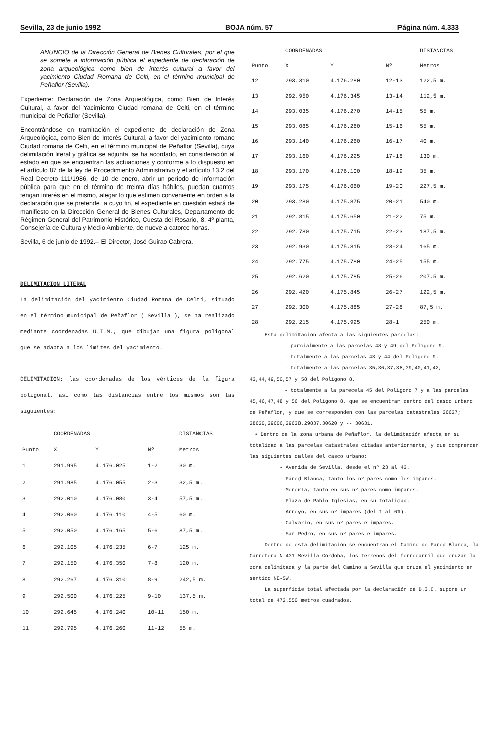Sevilla, 23 de junio 1992 BOJA núm. 57 Página núm. 4.333
ANUNCIO de la Dirección General de Bienes Culturales, por el que se somete a información pública el expediente de declaración de zona arqueológica como bien de interés cultural a favor del yacimiento Ciudad Romana de Celti, en el término municipal de Peñaflor (Sevilla).
Expediente: Declaración de Zona Arqueológica, como Bien de Interés Cultural, a favor del Yacimiento Ciudad romana de Celti, en el término municipal de Peñaflor (Sevilla).
Encontrándose en tramitación el expediente de declaración de Zona Arqueológica, como Bien de Interés Cultural, a favor del yacimiento romano Ciudad romana de Celti, en el término municipal de Peñaflor (Sevilla), cuya delimitación literal y gráfica se adjunta, se ha acordado, en consideración al estado en que se encuentran las actuaciones y conforme a lo dispuesto en el artículo 87 de la ley de Procedimiento Administrativo y el artículo 13.2 del Real Decreto 111/1986, de 10 de enero, abrir un período de información pública para que en el término de treinta días hábiles, puedan cuantos tengan interés en el mismo, alegar lo que estimen conveniente en orden a la declaración que se pretende, a cuyo fin, el expediente en cuestión estará de manifiesto en la Dirección General de Bienes Culturales, Departamento de Régimen General del Patrimonio Histórico, Cuesta del Rosario, 8, 4º planta, Consejería de Cultura y Medio Ambiente, de nueve a catorce horas.
Sevilla, 6 de junio de 1992.– El Director, José Guirao Cabrera.
DELIMITACION LITERAL
La delimitación del yacimiento Ciudad Romana de Celti, situado en el término municipal de Peñaflor ( Sevilla ), se ha realizado mediante coordenadas U.T.M., que dibujan una figura poligonal que se adapta a los límites del yacimiento.
DELIMITACION: las coordenadas de los vértices de la figura poligonal, así como las distancias entre los mismos son las siguientes:
| | COORDENADAS | | | DISTANCIAS |
| --- | --- | --- | --- | --- |
| Punto | X | Y | Nº | Metros |
| 1 | 291.995 | 4.176.025 | 1-2 | 30 m. |
| 2 | 291.985 | 4.176.055 | 2-3 | 32,5 m. |
| 3 | 292.010 | 4.176.080 | 3-4 | 57,5 m. |
| 4 | 292.060 | 4.176.110 | 4-5 | 60 m. |
| 5 | 292.050 | 4.176.165 | 5-6 | 87,5 m. |
| 6 | 292.105 | 4.176.235 | 6-7 | 125 m. |
| 7 | 292.150 | 4.176.350 | 7-8 | 120 m. |
| 8 | 292.267 | 4.176.310 | 8-9 | 242,5 m. |
| 9 | 292.500 | 4.176.225 | 9-10 | 137,5 m. |
| 10 | 292.645 | 4.176.240 | 10-11 | 150 m. |
| 11 | 292.795 | 4.176.260 | 11-12 | 55 m. |
| | COORDENADAS | | | DISTANCIAS |
| --- | --- | --- | --- | --- |
| Punto | X | Y | Nº | Metros |
| 12 | 293.310 | 4.176.280 | 12-13 | 122,5 m. |
| 13 | 292.950 | 4.176.345 | 13-14 | 112,5 m. |
| 14 | 293.035 | 4.176.270 | 14-15 | 55 m. |
| 15 | 293.085 | 4.176.280 | 15-16 | 55 m. |
| 16 | 293.140 | 4.176.260 | 16-17 | 40 m. |
| 17 | 293.160 | 4.176.225 | 17-18 | 130 m. |
| 18 | 293.170 | 4.176.100 | 18-19 | 35 m. |
| 19 | 293.175 | 4.176.060 | 19-20 | 227,5 m. |
| 20 | 293.280 | 4.175.875 | 20-21 | 540 m. |
| 21 | 292.815 | 4.175.650 | 21-22 | 75 m. |
| 22 | 292.780 | 4.175.715 | 22-23 | 187,5 m. |
| 23 | 292.930 | 4.175.815 | 23-24 | 165 m. |
| 24 | 292.775 | 4.175.780 | 24-25 | 155 m. |
| 25 | 292.620 | 4.175.785 | 25-26 | 207,5 m. |
| 26 | 292.420 | 4.175.845 | 26-27 | 122,5 m. |
| 27 | 292.300 | 4.175.885 | 27-28 | 87,5 m. |
| 28 | 292.215 | 4.175.925 | 28-1 | 250 m. |
Esta delimitación afecta a las siguientes parcelas:
- parcialmente a las parcelas 48 y 49 del Polígono 9.
- totalmente a las parcelas 43 y 44 del Polígono 9.
- totalmente a las parcelas 35,36,37,38,39,40,41,42, 43,44,49,50,57 y 58 del Polígono 8.
- totalmente a la parecela 45 del Polígono 7 y a las parcelas 45,46,47,48 y 56 del Polígono 8, que se encuentran dentro del casco urbano de Peñaflor, y que se corresponden con las parcelas catastrales 26627; 28620,29606,29638,29837,30620 y -- 30631.
• Dentro de la zona urbana de Peñaflor, la delimitación afecta en su totalidad a las parcelas catastrales citadas anteriormente, y que comprenden las siguientes calles del casco urbano:
- Avenida de Sevilla, desde el nº 23 al 43.
- Pared Blanca, tanto los nº pares como los impares.
- Morería, tanto en sus nº pares como impares.
- Plaza de Pablo Iglesias, en su totalidad.
- Arroyo, en sus nº impares (del 1 al 61).
- Calvario, en sus nº pares e impares.
- San Pedro, en sus nº pares e impares.
Dentro de esta delimitación se encuentran el Camino de Pared Blanca, la Carretera N-431 Sevilla-Córdoba, los terrenos del ferrocarril que cruzan la zona delimitada y la parte del Camino a Sevilla que cruza el yacimiento en sentido NE-SW.
La superficie total afectada por la declaración de B.I.C. supone un total de 472.550 metros cuadrados.